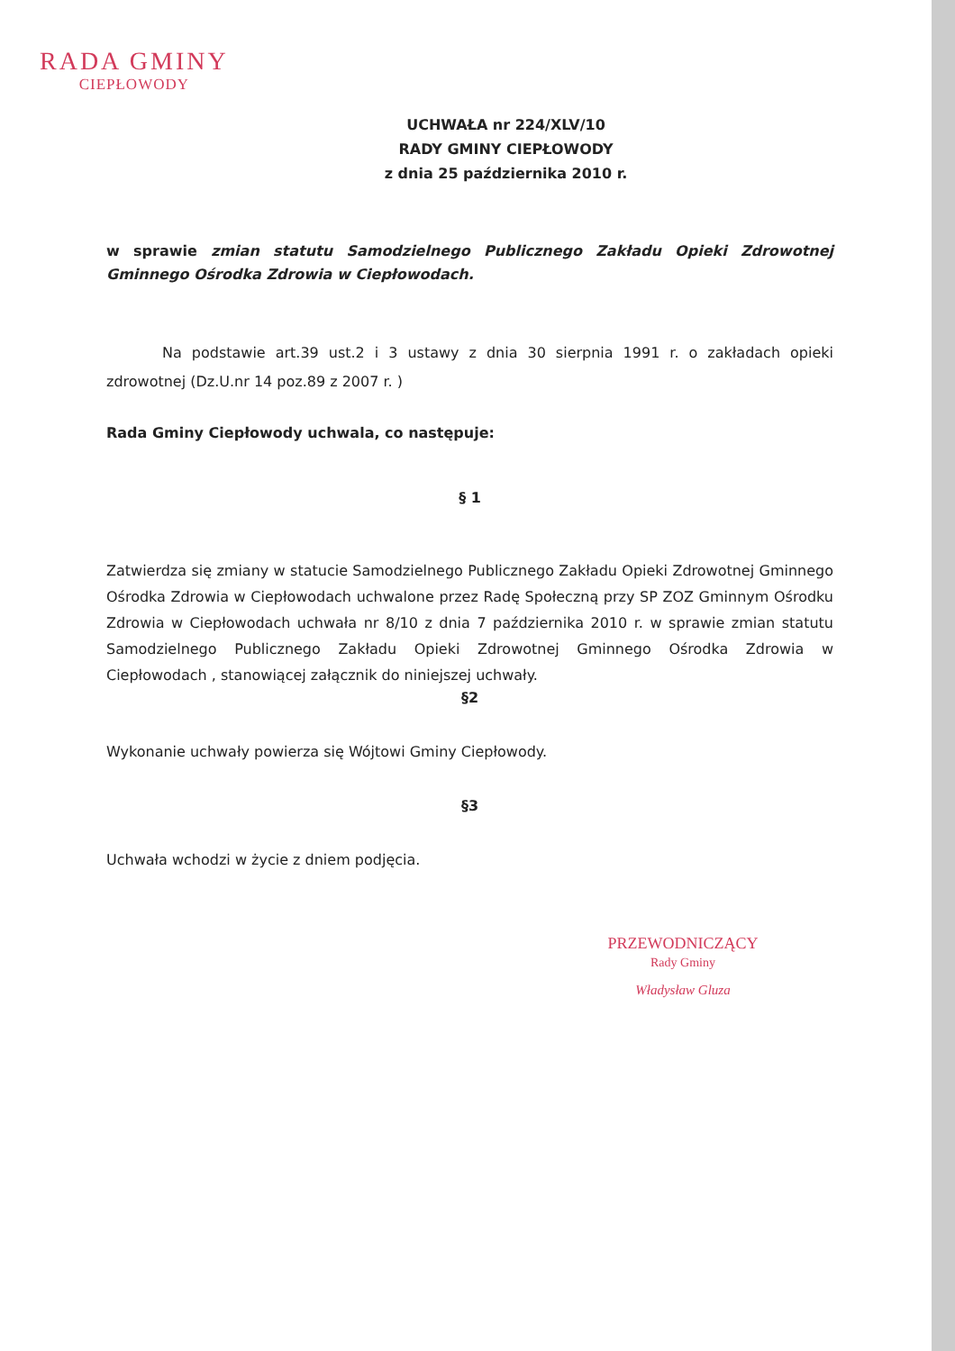RADA GMINY
CIEPŁOWODY
UCHWAŁA nr 224/XLV/10
RADY GMINY CIEPŁOWODY
z dnia 25 października 2010 r.
w sprawie zmian statutu Samodzielnego Publicznego Zakładu Opieki Zdrowotnej Gminnego Ośrodka Zdrowia w Ciepłowodach.
Na podstawie art.39 ust.2 i 3 ustawy z dnia 30 sierpnia 1991 r. o zakładach opieki zdrowotnej (Dz.U.nr 14 poz.89 z 2007 r. )
Rada Gminy Ciepłowody uchwala, co następuje:
§ 1
Zatwierdza się zmiany w statucie Samodzielnego Publicznego Zakładu Opieki Zdrowotnej Gminnego Ośrodka Zdrowia w Ciepłowodach uchwalone przez Radę Społeczną przy SP ZOZ Gminnym Ośrodku Zdrowia w Ciepłowodach uchwała nr 8/10 z dnia 7 października 2010 r. w sprawie zmian statutu Samodzielnego Publicznego Zakładu Opieki Zdrowotnej Gminnego Ośrodka Zdrowia w Ciepłowodach , stanowiącej załącznik do niniejszej uchwały.
§2
Wykonanie uchwały powierza się Wójtowi Gminy Ciepłowody.
§3
Uchwała wchodzi w życie z dniem podjęcia.
PRZEWODNICZĄCY
Rady Gminy
Władysław Gluza